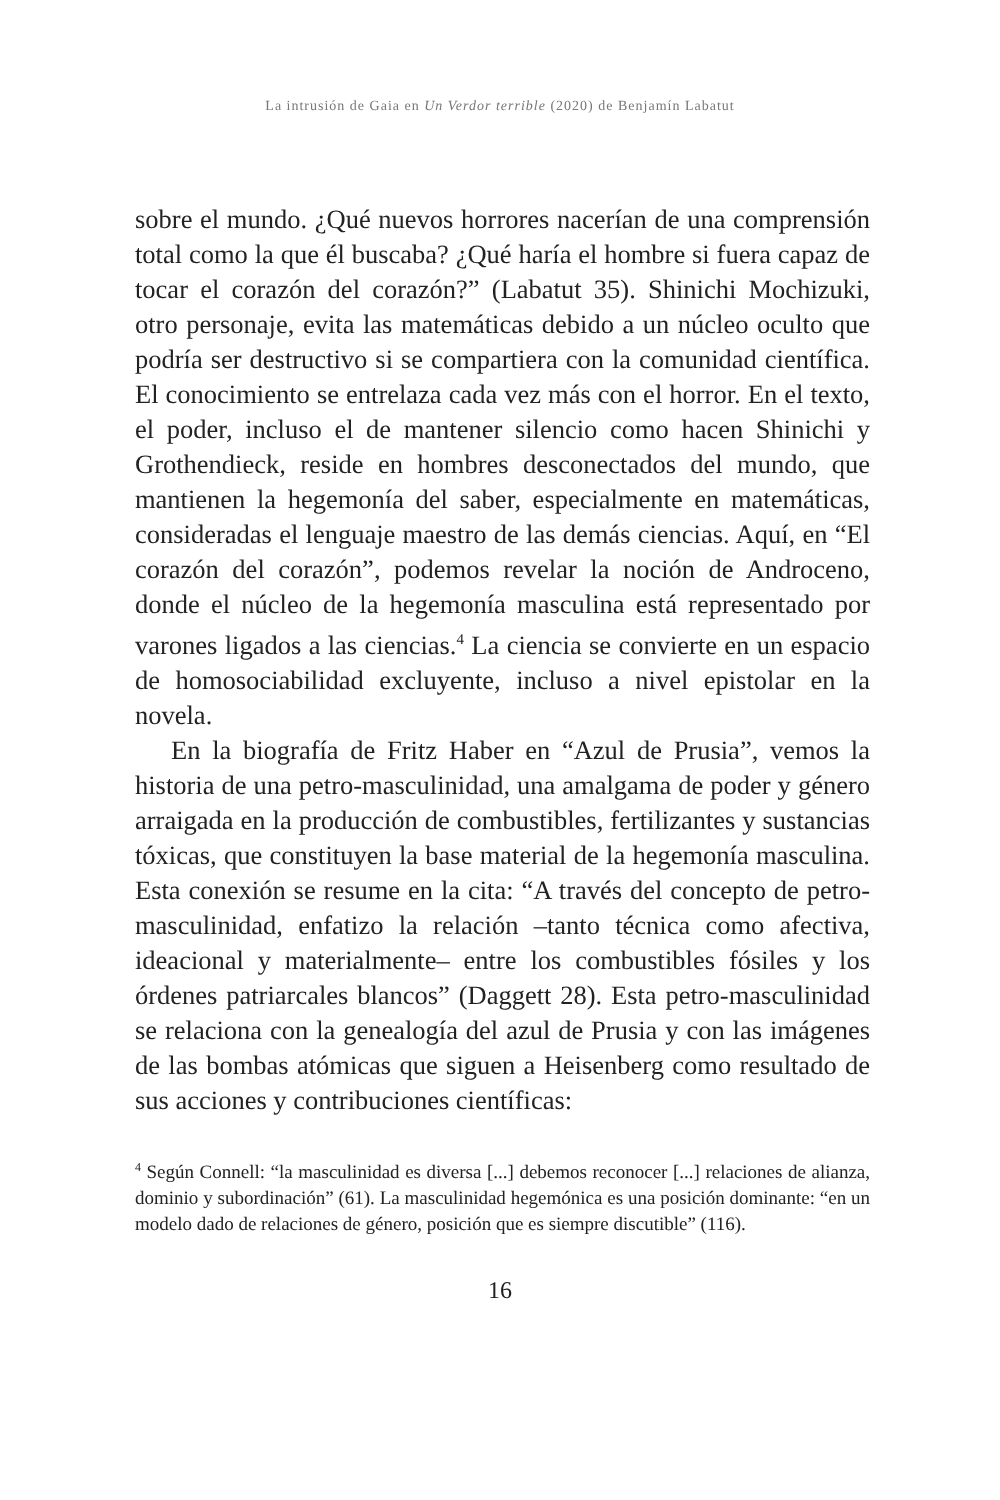La intrusión de Gaia en Un Verdor terrible (2020) de Benjamín Labatut
sobre el mundo. ¿Qué nuevos horrores nacerían de una comprensión total como la que él buscaba? ¿Qué haría el hombre si fuera capaz de tocar el corazón del corazón?” (Labatut 35). Shinichi Mochizuki, otro personaje, evita las matemáticas debido a un núcleo oculto que podría ser destructivo si se compartiera con la comunidad científica. El conocimiento se entrelaza cada vez más con el horror. En el texto, el poder, incluso el de mantener silencio como hacen Shinichi y Grothendieck, reside en hombres desconectados del mundo, que mantienen la hegemonía del saber, especialmente en matemáticas, consideradas el lenguaje maestro de las demás ciencias. Aquí, en “El corazón del corazón”, podemos revelar la noción de Androceno, donde el núcleo de la hegemonía masculina está representado por varones ligados a las ciencias.<sup>4</sup> La ciencia se convierte en un espacio de homosociabilidad excluyente, incluso a nivel epistolar en la novela.
En la biografía de Fritz Haber en “Azul de Prusia”, vemos la historia de una petro-masculinidad, una amalgama de poder y género arraigada en la producción de combustibles, fertilizantes y sustancias tóxicas, que constituyen la base material de la hegemonía masculina. Esta conexión se resume en la cita: “A través del concepto de petro-masculinidad, enfatizo la relación –tanto técnica como afectiva, ideacional y materialmente– entre los combustibles fósiles y los órdenes patriarcales blancos” (Daggett 28). Esta petro-masculinidad se relaciona con la genealogía del azul de Prusia y con las imágenes de las bombas atómicas que siguen a Heisenberg como resultado de sus acciones y contribuciones científicas:
<sup>4</sup> Según Connell: “la masculinidad es diversa [...] debemos reconocer [...] relaciones de alianza, dominio y subordinación” (61). La masculinidad hegemónica es una posición dominante: “en un modelo dado de relaciones de género, posición que es siempre discutible” (116).
16